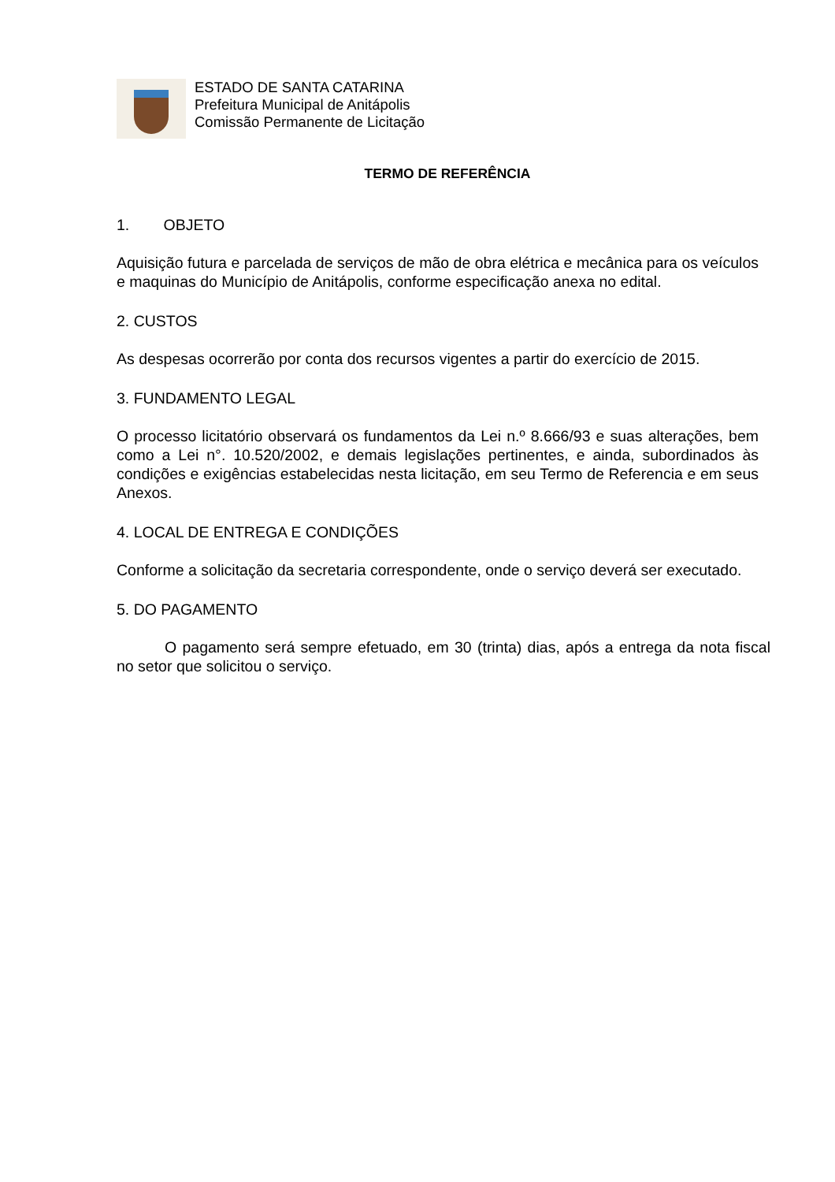ESTADO DE SANTA CATARINA
Prefeitura Municipal de Anitápolis
Comissão Permanente de Licitação
TERMO DE REFERÊNCIA
1. OBJETO
Aquisição futura e parcelada de serviços de mão de obra elétrica e mecânica para os veículos e maquinas do Município de Anitápolis, conforme especificação anexa no edital.
2. CUSTOS
As despesas ocorrerão por conta dos recursos vigentes a partir do exercício de 2015.
3. FUNDAMENTO LEGAL
O processo licitatório observará os fundamentos da Lei n.º 8.666/93 e suas alterações, bem como a Lei n°. 10.520/2002, e demais legislações pertinentes, e ainda, subordinados às condições e exigências estabelecidas nesta licitação, em seu Termo de Referencia e em seus Anexos.
4. LOCAL DE ENTREGA E CONDIÇÕES
Conforme a solicitação da secretaria correspondente, onde o serviço deverá ser executado.
5. DO PAGAMENTO
O pagamento será sempre efetuado, em 30 (trinta) dias, após a entrega da nota fiscal no setor que solicitou o serviço.